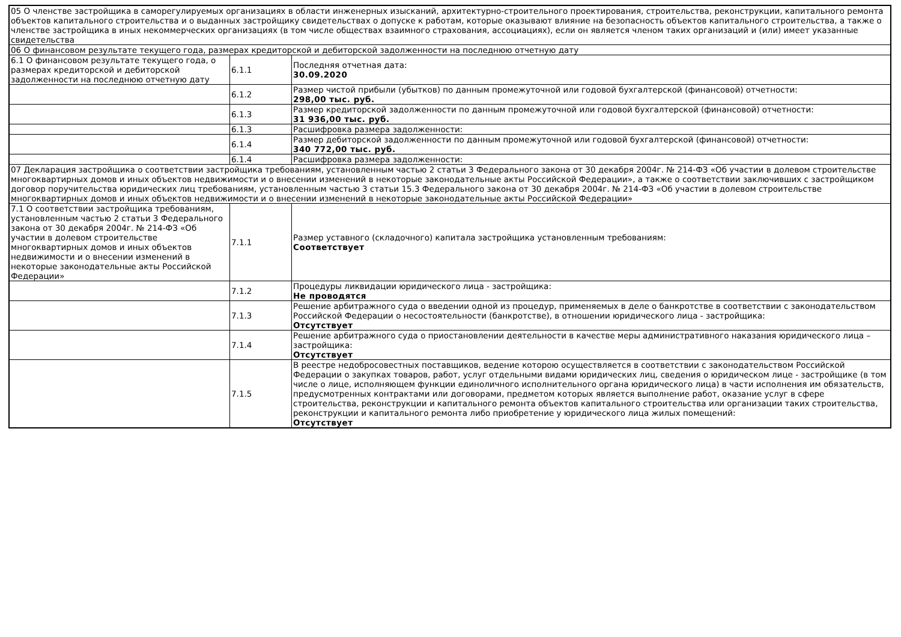| 05 О членстве застройщика в саморегулируемых организациях в области инженерных изысканий, архитектурно-строительного проектирования, строительства, реконструкции, капитального ремонта объектов капитального строительства и о выданных застройщику свидетельствах о допуске к работам, которые оказывают влияние на безопасность объектов капитального строительства, а также о членстве застройщика в иных некоммерческих организациях (в том числе обществах взаимного страхования, ассоциациях), если он является членом таких организаций и (или) имеет указанные свидетельства | | |
| 06 О финансовом результате текущего года, размерах кредиторской и дебиторской задолженности на последнюю отчетную дату | | |
| 6.1 О финансовом результате текущего года, о размерах кредиторской и дебиторской задолженности на последнюю отчетную дату | 6.1.1 | Последняя отчетная дата: 30.09.2020 |
| | 6.1.2 | Размер чистой прибыли (убытков) по данным промежуточной или годовой бухгалтерской (финансовой) отчетности: 298,00 тыс. руб. |
| | 6.1.3 | Размер кредиторской задолженности по данным промежуточной или годовой бухгалтерской (финансовой) отчетности: 31 936,00 тыс. руб. |
| | 6.1.3 | Расшифровка размера задолженности: |
| | 6.1.4 | Размер дебиторской задолженности по данным промежуточной или годовой бухгалтерской (финансовой) отчетности: 340 772,00 тыс. руб. |
| | 6.1.4 | Расшифровка размера задолженности: |
| 07 Декларация застройщика о соответствии застройщика требованиям, установленным частью 2 статьи 3 Федерального закона от 30 декабря 2004г. № 214-ФЗ «Об участии в долевом строительстве многоквартирных домов и иных объектов недвижимости и о внесении изменений в некоторые законодательные акты Российской Федерации», а также о соответствии заключивших с застройщиком договор поручительства юридических лиц требованиям, установленным частью 3 статьи 15.3 Федерального закона от 30 декабря 2004г. № 214-ФЗ «Об участии в долевом строительстве многоквартирных домов и иных объектов недвижимости и о внесении изменений в некоторые законодательные акты Российской Федерации» | | |
| 7.1 О соответствии застройщика требованиям, установленным частью 2 статьи 3 Федерального закона от 30 декабря 2004г. № 214-ФЗ «Об участии в долевом строительстве многоквартирных домов и иных объектов недвижимости и о внесении изменений в некоторые законодательные акты Российской Федерации» | 7.1.1 | Размер уставного (складочного) капитала застройщика установленным требованиям: Соответствует |
| | 7.1.2 | Процедуры ликвидации юридического лица - застройщика: Не проводятся |
| | 7.1.3 | Решение арбитражного суда о введении одной из процедур, применяемых в деле о банкротстве в соответствии с законодательством Российской Федерации о несостоятельности (банкротстве), в отношении юридического лица - застройщика: Отсутствует |
| | 7.1.4 | Решение арбитражного суда о приостановлении деятельности в качестве меры административного наказания юридического лица – застройщика: Отсутствует |
| | 7.1.5 | В реестре недобросовестных поставщиков, ведение которою осуществляется в соответствии с законодательством Российской Федерации о закупках товаров, работ, услуг отдельными видами юридических лиц, сведения о юридическом лице - застройщике (в том числе о лице, исполняющем функции единоличного исполнительного органа юридического лица) в части исполнения им обязательств, предусмотренных контрактами или договорами, предметом которых является выполнение работ, оказание услуг в сфере строительства, реконструкции и капитального ремонта объектов капитального строительства или организации таких строительства, реконструкции и капитального ремонта либо приобретение у юридического лица жилых помещений: Отсутствует |